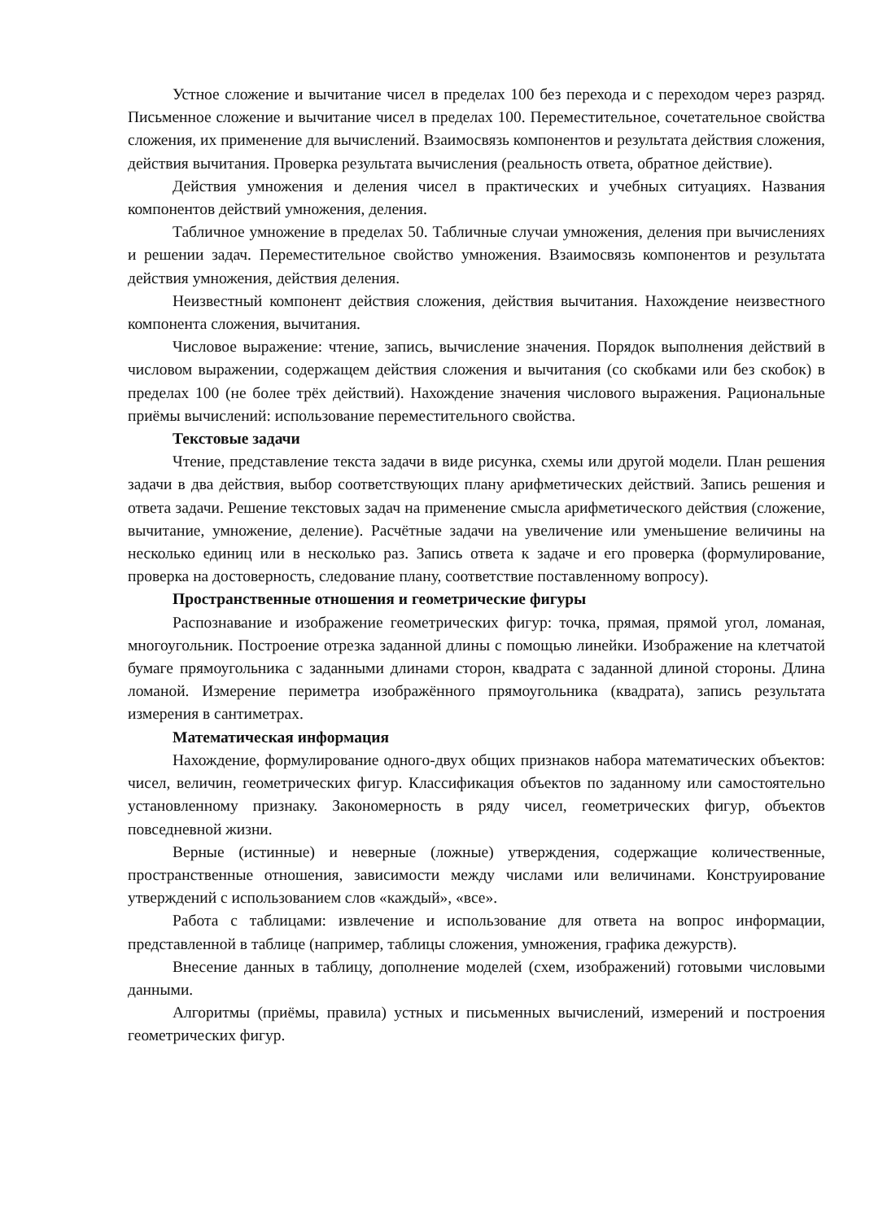Устное сложение и вычитание чисел в пределах 100 без перехода и с переходом через разряд. Письменное сложение и вычитание чисел в пределах 100. Переместительное, сочетательное свойства сложения, их применение для вычислений. Взаимосвязь компонентов и результата действия сложения, действия вычитания. Проверка результата вычисления (реальность ответа, обратное действие).
Действия умножения и деления чисел в практических и учебных ситуациях. Названия компонентов действий умножения, деления.
Табличное умножение в пределах 50. Табличные случаи умножения, деления при вычислениях и решении задач. Переместительное свойство умножения. Взаимосвязь компонентов и результата действия умножения, действия деления.
Неизвестный компонент действия сложения, действия вычитания. Нахождение неизвестного компонента сложения, вычитания.
Числовое выражение: чтение, запись, вычисление значения. Порядок выполнения действий в числовом выражении, содержащем действия сложения и вычитания (со скобками или без скобок) в пределах 100 (не более трёх действий). Нахождение значения числового выражения. Рациональные приёмы вычислений: использование переместительного свойства.
Текстовые задачи
Чтение, представление текста задачи в виде рисунка, схемы или другой модели. План решения задачи в два действия, выбор соответствующих плану арифметических действий. Запись решения и ответа задачи. Решение текстовых задач на применение смысла арифметического действия (сложение, вычитание, умножение, деление). Расчётные задачи на увеличение или уменьшение величины на несколько единиц или в несколько раз. Запись ответа к задаче и его проверка (формулирование, проверка на достоверность, следование плану, соответствие поставленному вопросу).
Пространственные отношения и геометрические фигуры
Распознавание и изображение геометрических фигур: точка, прямая, прямой угол, ломаная, многоугольник. Построение отрезка заданной длины с помощью линейки. Изображение на клетчатой бумаге прямоугольника с заданными длинами сторон, квадрата с заданной длиной стороны. Длина ломаной. Измерение периметра изображённого прямоугольника (квадрата), запись результата измерения в сантиметрах.
Математическая информация
Нахождение, формулирование одного-двух общих признаков набора математических объектов: чисел, величин, геометрических фигур. Классификация объектов по заданному или самостоятельно установленному признаку. Закономерность в ряду чисел, геометрических фигур, объектов повседневной жизни.
Верные (истинные) и неверные (ложные) утверждения, содержащие количественные, пространственные отношения, зависимости между числами или величинами. Конструирование утверждений с использованием слов «каждый», «все».
Работа с таблицами: извлечение и использование для ответа на вопрос информации, представленной в таблице (например, таблицы сложения, умножения, графика дежурств).
Внесение данных в таблицу, дополнение моделей (схем, изображений) готовыми числовыми данными.
Алгоритмы (приёмы, правила) устных и письменных вычислений, измерений и построения геометрических фигур.